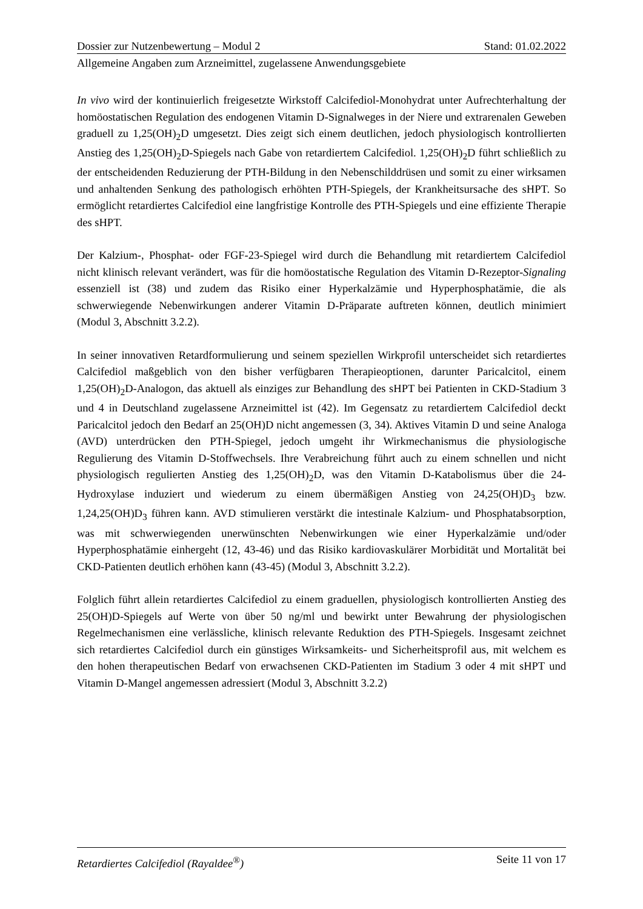Dossier zur Nutzenbewertung – Modul 2 Stand: 01.02.2022
Allgemeine Angaben zum Arzneimittel, zugelassene Anwendungsgebiete
In vivo wird der kontinuierlich freigesetzte Wirkstoff Calcifediol-Monohydrat unter Aufrechterhaltung der homöostatischen Regulation des endogenen Vitamin D-Signalweges in der Niere und extrarenalen Geweben graduell zu 1,25(OH)<sub>2</sub>D umgesetzt. Dies zeigt sich einem deutlichen, jedoch physiologisch kontrollierten Anstieg des 1,25(OH)<sub>2</sub>D-Spiegels nach Gabe von retardiertem Calcifediol. 1,25(OH)<sub>2</sub>D führt schließlich zu der entscheidenden Reduzierung der PTH-Bildung in den Nebenschilddrüsen und somit zu einer wirksamen und anhaltenden Senkung des pathologisch erhöhten PTH-Spiegels, der Krankheitsursache des sHPT. So ermöglicht retardiertes Calcifediol eine langfristige Kontrolle des PTH-Spiegels und eine effiziente Therapie des sHPT.
Der Kalzium-, Phosphat- oder FGF-23-Spiegel wird durch die Behandlung mit retardiertem Calcifediol nicht klinisch relevant verändert, was für die homöostatische Regulation des Vitamin D-Rezeptor-Signaling essenziell ist (38) und zudem das Risiko einer Hyperkalzämie und Hyperphosphatämie, die als schwerwiegende Nebenwirkungen anderer Vitamin D-Präparate auftreten können, deutlich minimiert (Modul 3, Abschnitt 3.2.2).
In seiner innovativen Retardformulierung und seinem speziellen Wirkprofil unterscheidet sich retardiertes Calcifediol maßgeblich von den bisher verfügbaren Therapieoptionen, darunter Paricalcitol, einem 1,25(OH)<sub>2</sub>D-Analogon, das aktuell als einziges zur Behandlung des sHPT bei Patienten in CKD-Stadium 3 und 4 in Deutschland zugelassene Arzneimittel ist (42). Im Gegensatz zu retardiertem Calcifediol deckt Paricalcitol jedoch den Bedarf an 25(OH)D nicht angemessen (3, 34). Aktives Vitamin D und seine Analoga (AVD) unterdrücken den PTH-Spiegel, jedoch umgeht ihr Wirkmechanismus die physiologische Regulierung des Vitamin D-Stoffwechsels. Ihre Verabreichung führt auch zu einem schnellen und nicht physiologisch regulierten Anstieg des 1,25(OH)<sub>2</sub>D, was den Vitamin D-Katabolismus über die 24-Hydroxylase induziert und wiederum zu einem übermäßigen Anstieg von 24,25(OH)D<sub>3</sub> bzw. 1,24,25(OH)D<sub>3</sub> führen kann. AVD stimulieren verstärkt die intestinale Kalzium- und Phosphatabsorption, was mit schwerwiegenden unerwünschten Nebenwirkungen wie einer Hyperkalzämie und/oder Hyperphosphatämie einhergeht (12, 43-46) und das Risiko kardiovaskulärer Morbidität und Mortalität bei CKD-Patienten deutlich erhöhen kann (43-45) (Modul 3, Abschnitt 3.2.2).
Folglich führt allein retardiertes Calcifediol zu einem graduellen, physiologisch kontrollierten Anstieg des 25(OH)D-Spiegels auf Werte von über 50 ng/ml und bewirkt unter Bewahrung der physiologischen Regelmechanismen eine verlässliche, klinisch relevante Reduktion des PTH-Spiegels. Insgesamt zeichnet sich retardiertes Calcifediol durch ein günstiges Wirksamkeits- und Sicherheitsprofil aus, mit welchem es den hohen therapeutischen Bedarf von erwachsenen CKD-Patienten im Stadium 3 oder 4 mit sHPT und Vitamin D-Mangel angemessen adressiert (Modul 3, Abschnitt 3.2.2)
Retardiertes Calcifediol (Rayaldee<sup>®</sup>) Seite 11 von 17